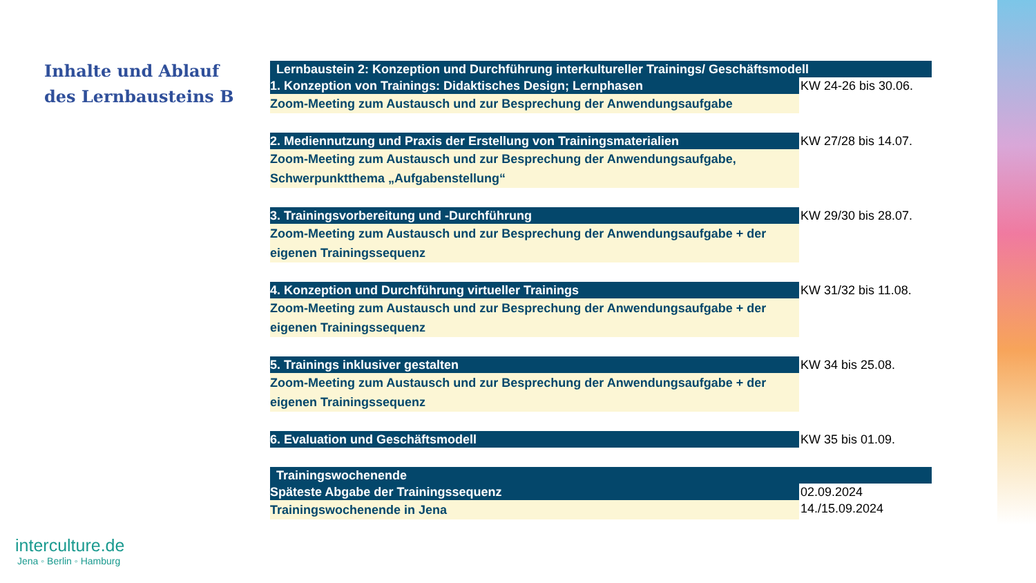Inhalte und Ablauf
des Lernbausteins B
| Lernbaustein 2: Konzeption und Durchführung interkultureller Trainings/ Geschäftsmodell | |
| --- | --- |
| 1. Konzeption von Trainings: Didaktisches Design; Lernphasen | KW 24-26 bis 30.06. |
| Zoom-Meeting zum Austausch und zur Besprechung der Anwendungsaufgabe | |
| 2. Mediennutzung und Praxis der Erstellung von Trainingsmaterialien | KW 27/28 bis 14.07. |
| Zoom-Meeting zum Austausch und zur Besprechung der Anwendungsaufgabe, Schwerpunktthema „Aufgabenstellung“ | |
| 3. Trainingsvorbereitung und -Durchführung | KW 29/30 bis 28.07. |
| Zoom-Meeting zum Austausch und zur Besprechung der Anwendungsaufgabe + der eigenen Trainingssequenz | |
| 4. Konzeption und Durchführung virtueller Trainings | KW 31/32 bis 11.08. |
| Zoom-Meeting zum Austausch und zur Besprechung der Anwendungsaufgabe + der eigenen Trainingssequenz | |
| 5. Trainings inklusiver gestalten | KW 34 bis 25.08. |
| Zoom-Meeting zum Austausch und zur Besprechung der Anwendungsaufgabe + der eigenen Trainingssequenz | |
| 6. Evaluation und Geschäftsmodell | KW 35 bis 01.09. |
| Trainingswochenende | |
| Späteste Abgabe der Trainingssequenz | 02.09.2024 |
| Trainingswochenende in Jena | 14./15.09.2024 |
interculture.de
Jena ◦ Berlin ◦ Hamburg